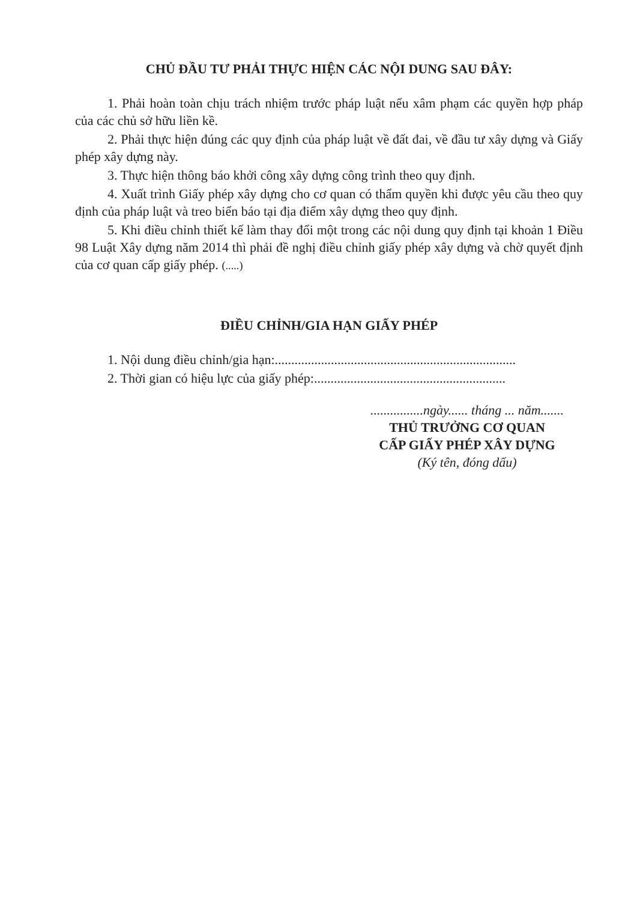CHỦ ĐẦU TƯ PHẢI THỰC HIỆN CÁC NỘI DUNG SAU ĐÂY:
1. Phải hoàn toàn chịu trách nhiệm trước pháp luật nếu xâm phạm các quyền hợp pháp của các chủ sở hữu liền kề.
2. Phải thực hiện đúng các quy định của pháp luật về đất đai, về đầu tư xây dựng và Giấy phép xây dựng này.
3. Thực hiện thông báo khởi công xây dựng công trình theo quy định.
4. Xuất trình Giấy phép xây dựng cho cơ quan có thẩm quyền khi được yêu cầu theo quy định của pháp luật và treo biển báo tại địa điểm xây dựng theo quy định.
5. Khi điều chỉnh thiết kế làm thay đổi một trong các nội dung quy định tại khoản 1 Điều 98 Luật Xây dựng năm 2014 thì phải đề nghị điều chỉnh giấy phép xây dựng và chờ quyết định của cơ quan cấp giấy phép. (.....)
ĐIỀU CHỈNH/GIA HẠN GIẤY PHÉP
1. Nội dung điều chỉnh/gia hạn:.........................................................................
2. Thời gian có hiệu lực của giấy phép:..........................................................
................ngày...... tháng ... năm.......
THỦ TRƯỞNG CƠ QUAN
CẤP GIẤY PHÉP XÂY DỰNG
(Ký tên, đóng dấu)